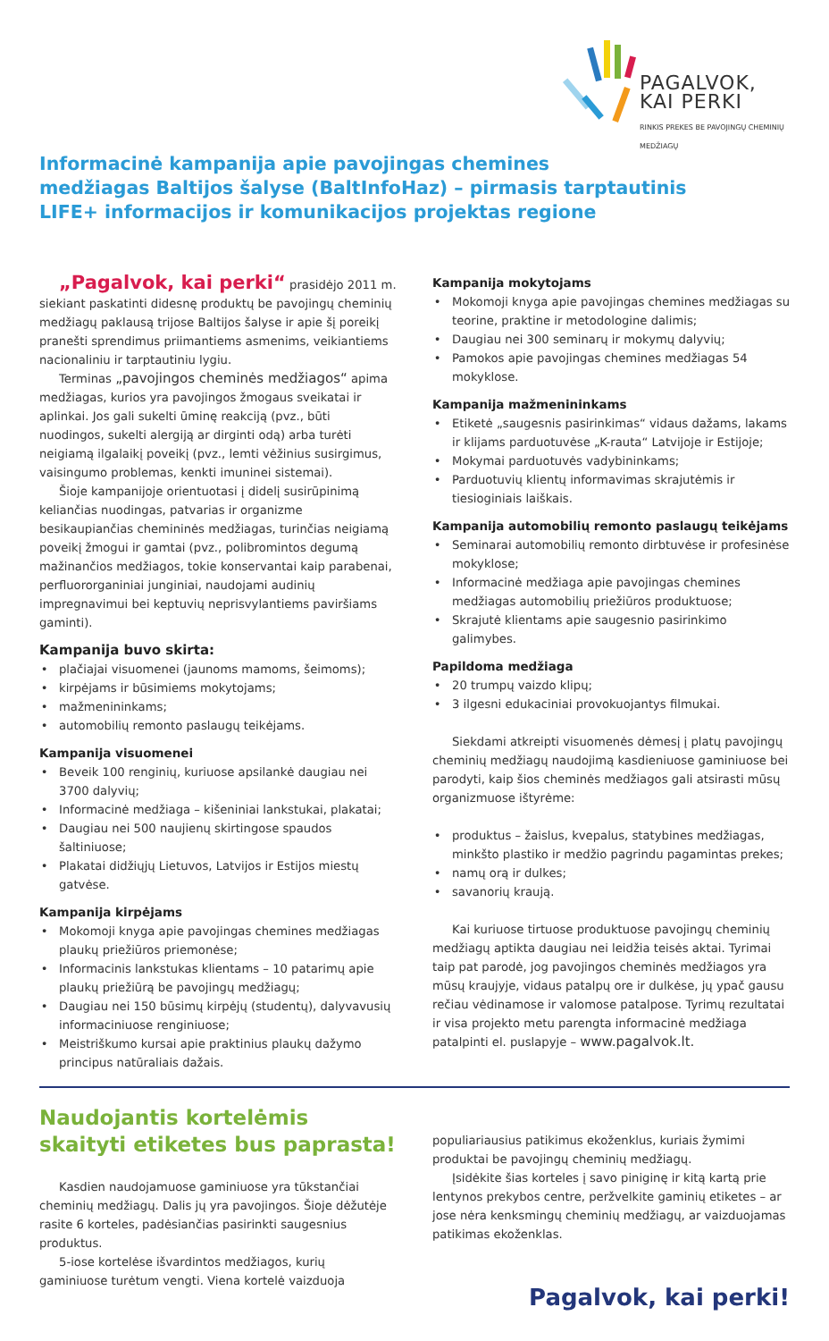PAGALVOK, KAI PERKI
RINKIS PREKES BE PAVOJINGŲ CHEMINIŲ MEDŽIAGŲ
Informacinė kampanija apie pavojingas chemines
medžiagas Baltijos šalyse (BaltInfoHaz) – pirmasis tarptautinis
LIFE+ informacijos ir komunikacijos projektas regione
„Pagalvok, kai perki“ prasidėjo 2011 m. siekiant paskatinti didesnę produktų be pavojingų cheminių medžiagų paklausą trijose Baltijos šalyse ir apie šį poreikį pranešti sprendimus priimantiems asmenims, veikiantiems nacionaliniu ir tarptautiniu lygiu.
Terminas „pavojingos cheminės medžiagos“ apima medžiagas, kurios yra pavojingos žmogaus sveikatai ir aplinkai. Jos gali sukelti ūminę reakciją (pvz., būti nuodingos, sukelti alergiją ar dirginti odą) arba turėti neigiamą ilgalaikį poveikį (pvz., lemti vėžinius susirgimus, vaisingumo problemas, kenkti imuninei sistemai).
Šioje kampanijoje orientuotasi į didelį susirūpinimą keliančias nuodingas, patvarias ir organizme besikaupiančias chemininės medžiagas, turinčias neigiamą poveikį žmogui ir gamtai (pvz., polibromintos degumą mažinančios medžiagos, tokie konservantai kaip parabenai, perfluororganiniai junginiai, naudojami audinių impregnavimui bei keptuvių neprisvylantiems paviršiams gaminti).
Kampanija buvo skirta:
plačiajai visuomenei (jaunoms mamoms, šeimoms);
kirpėjams ir būsimiems mokytojams;
mažmenininkams;
automobilių remonto paslaugų teikėjams.
Kampanija visuomenei
Beveik 100 renginių, kuriuose apsilankė daugiau nei 3700 dalyvių;
Informacinė medžiaga – kišeniniai lankstukai, plakatai;
Daugiau nei 500 naujienų skirtingose spaudos šaltiniuose;
Plakatai didžiųjų Lietuvos, Latvijos ir Estijos miestų gatvėse.
Kampanija kirpėjams
Mokomoji knyga apie pavojingas chemines medžiagas plaukų priežiūros priemonėse;
Informacinis lankstukas klientams – 10 patarimų apie plaukų priežiūrą be pavojingų medžiagų;
Daugiau nei 150 būsimų kirpėjų (studentų), dalyvavusių informaciniuose renginiuose;
Meistriškumo kursai apie praktinius plaukų dažymo principus natūraliais dažais.
Kampanija mokytojams
Mokomoji knyga apie pavojingas chemines medžiagas su teorine, praktine ir metodologine dalimis;
Daugiau nei 300 seminarų ir mokymų dalyvių;
Pamokos apie pavojingas chemines medžiagas 54 mokyklose.
Kampanija mažmenininkams
Etiketė „saugesnis pasirinkimas“ vidaus dažams, lakams ir klijams parduotuvėse „K-rauta“ Latvijoje ir Estijoje;
Mokymai parduotuvės vadybininkams;
Parduotuvių klientų informavimas skrajutėmis ir tiesioginiais laiškais.
Kampanija automobilių remonto paslaugų teikėjams
Seminarai automobilių remonto dirbtuvėse ir profesinėse mokyklose;
Informacinė medžiaga apie pavojingas chemines medžiagas automobilių priežiūros produktuose;
Skrajutė klientams apie saugesnio pasirinkimo galimybes.
Papildoma medžiaga
20 trumpų vaizdo klipų;
3 ilgesni edukaciniai provokuojantys filmukai.
Siekdami atkreipti visuomenės dėmesį į platų pavojingų cheminių medžiagų naudojimą kasdieniuose gaminiuose bei parodyti, kaip šios cheminės medžiagos gali atsirasti mūsų organizmuose ištyrėme:
produktus – žaislus, kvepalus, statybines medžiagas, minkšto plastiko ir medžio pagrindu pagamintas prekes;
namų orą ir dulkes;
savanorių kraują.
Kai kuriuose tirtuose produktuose pavojingų cheminių medžiagų aptikta daugiau nei leidžia teisės aktai. Tyrimai taip pat parodė, jog pavojingos cheminės medžiagos yra mūsų kraujyje, vidaus patalpų ore ir dulkėse, jų ypač gausu rečiau vėdinamose ir valomose patalpose. Tyrimų rezultatai ir visa projekto metu parengta informacinė medžiaga patalpinti el. puslapyje – www.pagalvok.lt.
Naudojantis kortelėmis
skaityti etiketes bus paprasta!
Kasdien naudojamuose gaminiuose yra tūkstančiai cheminių medžiagų. Dalis jų yra pavojingos. Šioje dėžutėje rasite 6 korteles, padėsiančias pasirinkti saugesnius produktus.
5-iose kortelėse išvardintos medžiagos, kurių gaminiuose turėtum vengti. Viena kortelė vaizduoja
populiariausius patikimus ekoženklus, kuriais žymimi produktai be pavojingų cheminių medžiagų.
Įsidėkite šias korteles į savo piniginę ir kitą kartą prie lentynos prekybos centre, peržvelkite gaminių etiketes – ar jose nėra kenksmingų cheminių medžiagų, ar vaizduojamas patikimas ekoženklas.
Pagalvok, kai perki!